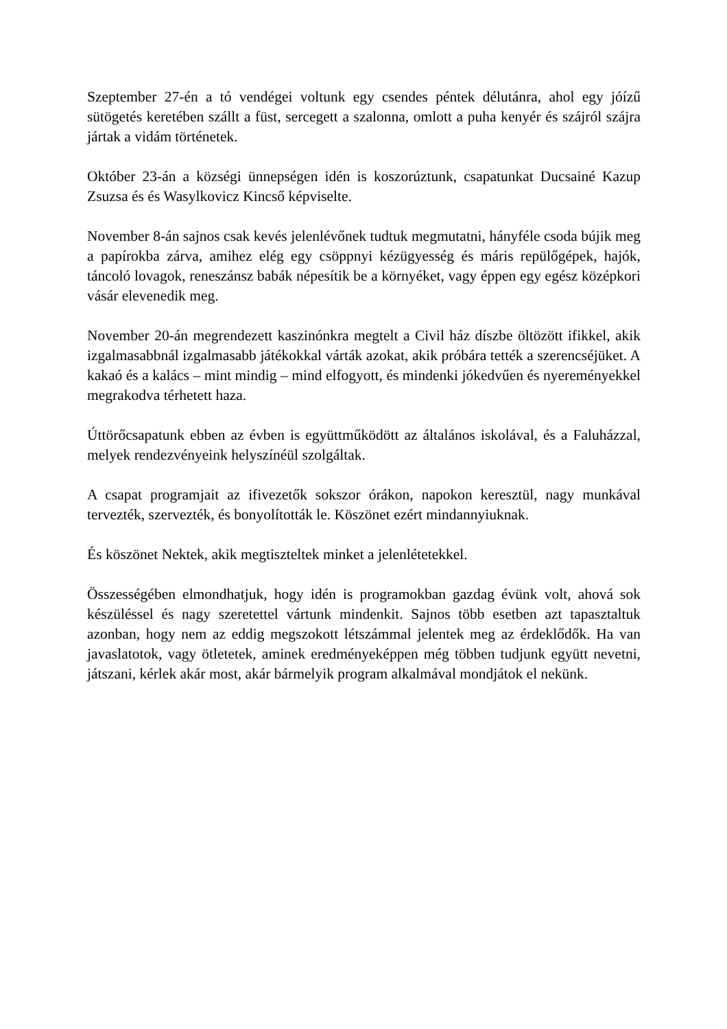Szeptember 27-én a tó vendégei voltunk egy csendes péntek délutánra, ahol egy jóízű sütögetés keretében szállt a füst, sercegett a szalonna, omlott a puha kenyér és szájról szájra jártak a vidám történetek.
Október 23-án a községi ünnepségen idén is koszorúztunk, csapatunkat Ducsainé Kazup Zsuzsa és és Wasylkovicz Kincső képviselte.
November 8-án sajnos csak kevés jelenlévőnek tudtuk megmutatni, hányféle csoda bújik meg a papírokba zárva, amihez elég egy csöppnyi kézügyesség és máris repülőgépek, hajók, táncoló lovagok, reneszánsz babák népesítik be a környéket, vagy éppen egy egész középkori vásár elevenedik meg.
November 20-án megrendezett kaszinónkra megtelt a Civil ház díszbe öltözött ifikkel, akik izgalmasabbnál izgalmasabb játékokkal várták azokat, akik próbára tették a szerencséjüket. A kakaó és a kalács – mint mindig – mind elfogyott, és mindenki jókedvűen és nyereményekkel megrakodva térhetett haza.
Úttörőcsapatunk ebben az évben is együttműködött az általános iskolával, és a Faluházzal, melyek rendezvényeink helyszínéül szolgáltak.
A csapat programjait az ifivezetők sokszor órákon, napokon keresztül, nagy munkával tervezték, szervezték, és bonyolították le. Köszönet ezért mindannyiuknak.
És köszönet Nektek, akik megtiszteltek minket a jelenlétetekkel.
Összességében elmondhatjuk, hogy idén is programokban gazdag évünk volt, ahová sok készüléssel és nagy szeretettel vártunk mindenkit. Sajnos több esetben azt tapasztaltuk azonban, hogy nem az eddig megszokott létszámmal jelentek meg az érdeklődők. Ha van javaslatotok, vagy ötletetek, aminek eredményeképpen még többen tudjunk együtt nevetni, játszani, kérlek akár most, akár bármelyik program alkalmával mondjátok el nekünk.